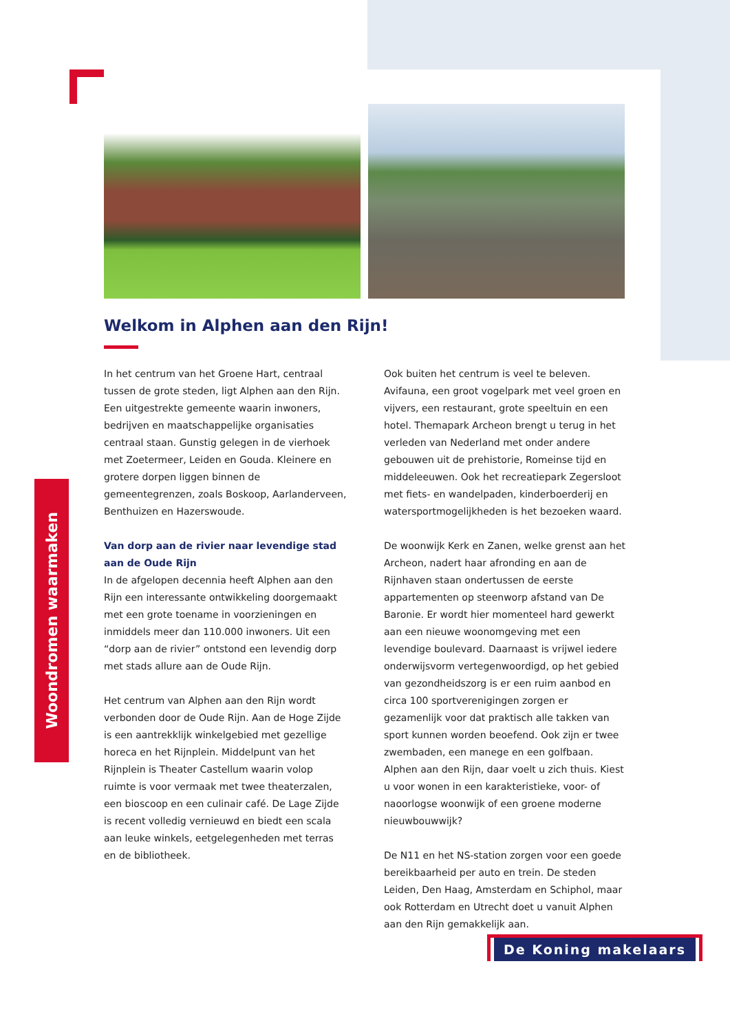Woondromen waarmaken
Welkom in Alphen aan den Rijn!
In het centrum van het Groene Hart, centraal tussen de grote steden, ligt Alphen aan den Rijn. Een uitgestrekte gemeente waarin inwoners, bedrijven en maatschappelijke organisaties centraal staan. Gunstig gelegen in de vierhoek met Zoetermeer, Leiden en Gouda. Kleinere en grotere dorpen liggen binnen de gemeentegrenzen, zoals Boskoop, Aarlanderveen, Benthuizen en Hazerswoude.
Van dorp aan de rivier naar levendige stad aan de Oude Rijn
In de afgelopen decennia heeft Alphen aan den Rijn een interessante ontwikkeling doorgemaakt met een grote toename in voorzieningen en inmiddels meer dan 110.000 inwoners. Uit een “dorp aan de rivier” ontstond een levendig dorp met stads allure aan de Oude Rijn.
Het centrum van Alphen aan den Rijn wordt verbonden door de Oude Rijn. Aan de Hoge Zijde is een aantrekklijk winkelgebied met gezellige horeca en het Rijnplein. Middelpunt van het Rijnplein is Theater Castellum waarin volop ruimte is voor vermaak met twee theaterzalen, een bioscoop en een culinair café. De Lage Zijde is recent volledig vernieuwd en biedt een scala aan leuke winkels, eetgelegenheden met terras en de bibliotheek.
Ook buiten het centrum is veel te beleven. Avifauna, een groot vogelpark met veel groen en vijvers, een restaurant, grote speeltuin en een hotel. Themapark Archeon brengt u terug in het verleden van Nederland met onder andere gebouwen uit de prehistorie, Romeinse tijd en middeleeuwen. Ook het recreatiepark Zegersloot met fiets- en wandelpaden, kinderboerderij en watersportmogelijkheden is het bezoeken waard.
De woonwijk Kerk en Zanen, welke grenst aan het Archeon, nadert haar afronding en aan de Rijnhaven staan ondertussen de eerste appartementen op steenworp afstand van De Baronie. Er wordt hier momenteel hard gewerkt aan een nieuwe woonomgeving met een levendige boulevard. Daarnaast is vrijwel iedere onderwijsvorm vertegenwoordigd, op het gebied van gezondheidszorg is er een ruim aanbod en circa 100 sportverenigingen zorgen er gezamenlijk voor dat praktisch alle takken van sport kunnen worden beoefend. Ook zijn er twee zwembaden, een manege en een golfbaan. Alphen aan den Rijn, daar voelt u zich thuis. Kiest u voor wonen in een karakteristieke, voor- of naoorlogse woonwijk of een groene moderne nieuwbouwwijk?
De N11 en het NS-station zorgen voor een goede bereikbaarheid per auto en trein. De steden Leiden, Den Haag, Amsterdam en Schiphol, maar ook Rotterdam en Utrecht doet u vanuit Alphen aan den Rijn gemakkelijk aan.
De Koning makelaars